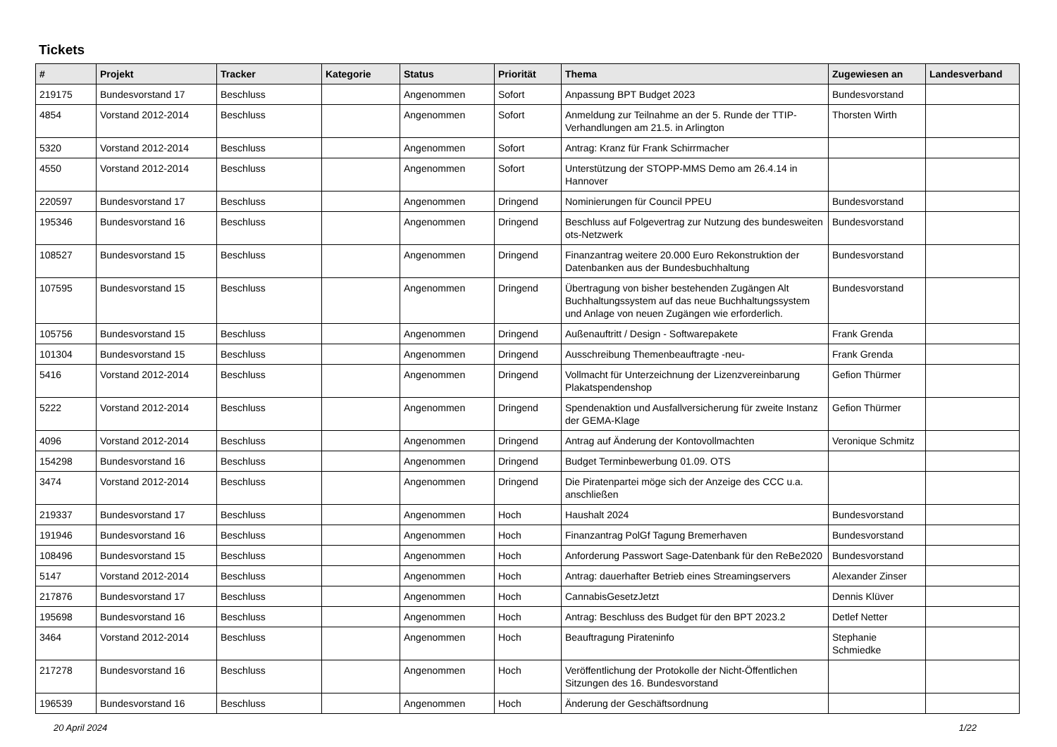Tickets
| # | Projekt | Tracker | Kategorie | Status | Priorität | Thema | Zugewiesen an | Landesverband |
| --- | --- | --- | --- | --- | --- | --- | --- | --- |
| 219175 | Bundesvorstand 17 | Beschluss | | Angenommen | Sofort | Anpassung BPT Budget 2023 | Bundesvorstand | |
| 4854 | Vorstand 2012-2014 | Beschluss | | Angenommen | Sofort | Anmeldung zur Teilnahme an der 5. Runde der TTIP-Verhandlungen am 21.5. in Arlington | Thorsten Wirth | |
| 5320 | Vorstand 2012-2014 | Beschluss | | Angenommen | Sofort | Antrag: Kranz für Frank Schirrmacher | | |
| 4550 | Vorstand 2012-2014 | Beschluss | | Angenommen | Sofort | Unterstützung der STOPP-MMS Demo am 26.4.14 in Hannover | | |
| 220597 | Bundesvorstand 17 | Beschluss | | Angenommen | Dringend | Nominierungen für Council PPEU | Bundesvorstand | |
| 195346 | Bundesvorstand 16 | Beschluss | | Angenommen | Dringend | Beschluss auf Folgevertrag zur Nutzung des bundesweiten ots-Netzwerk | Bundesvorstand | |
| 108527 | Bundesvorstand 15 | Beschluss | | Angenommen | Dringend | Finanzantrag weitere 20.000 Euro Rekonstruktion der Datenbanken aus der Bundesbuchhaltung | Bundesvorstand | |
| 107595 | Bundesvorstand 15 | Beschluss | | Angenommen | Dringend | Übertragung von bisher bestehenden Zugängen Alt Buchhaltungssystem auf das neue Buchhaltungssystem und Anlage von neuen Zugängen wie erforderlich. | Bundesvorstand | |
| 105756 | Bundesvorstand 15 | Beschluss | | Angenommen | Dringend | Außenauftritt / Design - Softwarepakete | Frank Grenda | |
| 101304 | Bundesvorstand 15 | Beschluss | | Angenommen | Dringend | Ausschreibung Themenbeauftragte -neu- | Frank Grenda | |
| 5416 | Vorstand 2012-2014 | Beschluss | | Angenommen | Dringend | Vollmacht für Unterzeichnung der Lizenzvereinbarung Plakatspendenshop | Gefion Thürmer | |
| 5222 | Vorstand 2012-2014 | Beschluss | | Angenommen | Dringend | Spendenaktion und Ausfallversicherung für zweite Instanz der GEMA-Klage | Gefion Thürmer | |
| 4096 | Vorstand 2012-2014 | Beschluss | | Angenommen | Dringend | Antrag auf Änderung der Kontovollmachten | Veronique Schmitz | |
| 154298 | Bundesvorstand 16 | Beschluss | | Angenommen | Dringend | Budget Terminbewerbung 01.09. OTS | | |
| 3474 | Vorstand 2012-2014 | Beschluss | | Angenommen | Dringend | Die Piratenpartei möge sich der Anzeige des CCC u.a. anschließen | | |
| 219337 | Bundesvorstand 17 | Beschluss | | Angenommen | Hoch | Haushalt 2024 | Bundesvorstand | |
| 191946 | Bundesvorstand 16 | Beschluss | | Angenommen | Hoch | Finanzantrag PolGf Tagung Bremerhaven | Bundesvorstand | |
| 108496 | Bundesvorstand 15 | Beschluss | | Angenommen | Hoch | Anforderung Passwort Sage-Datenbank für den ReBe2020 | Bundesvorstand | |
| 5147 | Vorstand 2012-2014 | Beschluss | | Angenommen | Hoch | Antrag: dauerhafter Betrieb eines Streamingservers | Alexander Zinser | |
| 217876 | Bundesvorstand 17 | Beschluss | | Angenommen | Hoch | CannabisGesetzJetzt | Dennis Klüver | |
| 195698 | Bundesvorstand 16 | Beschluss | | Angenommen | Hoch | Antrag: Beschluss des Budget für den BPT 2023.2 | Detlef Netter | |
| 3464 | Vorstand 2012-2014 | Beschluss | | Angenommen | Hoch | Beauftragung Pirateninfo | Stephanie Schmiedke | |
| 217278 | Bundesvorstand 16 | Beschluss | | Angenommen | Hoch | Veröffentlichung der Protokolle der Nicht-Öffentlichen Sitzungen des 16. Bundesvorstand | | |
| 196539 | Bundesvorstand 16 | Beschluss | | Angenommen | Hoch | Änderung der Geschäftsordnung | | |
20 April 2024 1/22